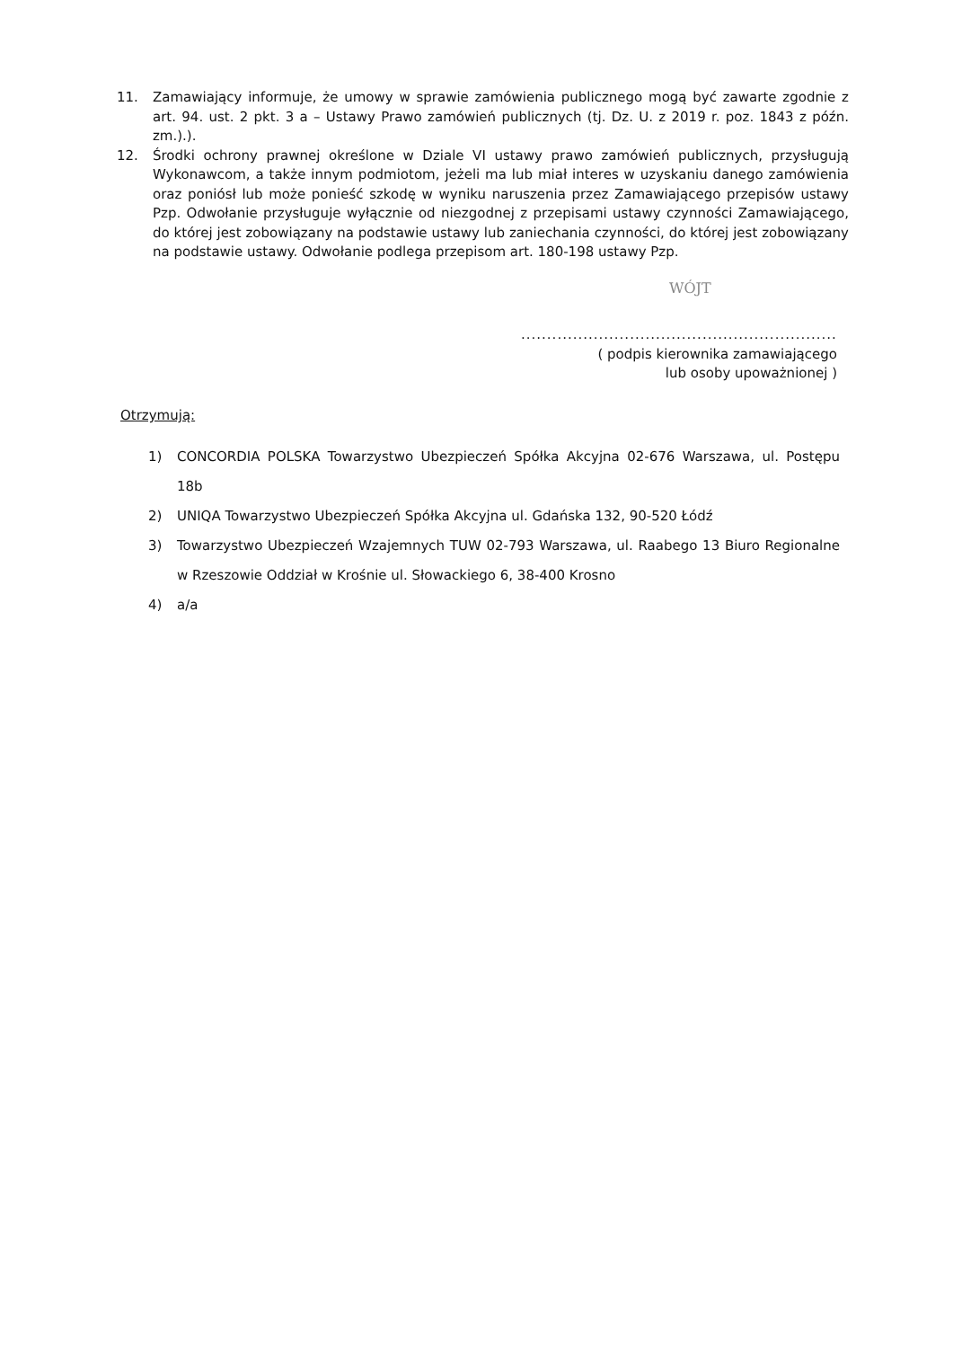11. Zamawiający informuje, że umowy w sprawie zamówienia publicznego mogą być zawarte zgodnie z art. 94. ust. 2 pkt. 3 a – Ustawy Prawo zamówień publicznych (tj. Dz. U. z 2019 r. poz. 1843 z późn. zm.).).
12. Środki ochrony prawnej określone w Dziale VI ustawy prawo zamówień publicznych, przysługują Wykonawcom, a także innym podmiotom, jeżeli ma lub miał interes w uzyskaniu danego zamówienia oraz poniósł lub może ponieść szkodę w wyniku naruszenia przez Zamawiającego przepisów ustawy Pzp. Odwołanie przysługuje wyłącznie od niezgodnej z przepisami ustawy czynności Zamawiającego, do której jest zobowiązany na podstawie ustawy lub zaniechania czynności, do której jest zobowiązany na podstawie ustawy. Odwołanie podlega przepisom art. 180-198 ustawy Pzp.
WÓJT
............................................................................
( podpis kierownika zamawiającego
lub osoby upoważnionej )
Otrzymują:
1) CONCORDIA POLSKA Towarzystwo Ubezpieczeń Spółka Akcyjna 02-676 Warszawa, ul. Postępu 18b
2) UNIQA Towarzystwo Ubezpieczeń Spółka Akcyjna ul. Gdańska 132, 90-520 Łódź
3) Towarzystwo Ubezpieczeń Wzajemnych TUW 02-793 Warszawa, ul. Raabego 13 Biuro Regionalne w Rzeszowie Oddział w Krośnie ul. Słowackiego 6, 38-400 Krosno
4) a/a